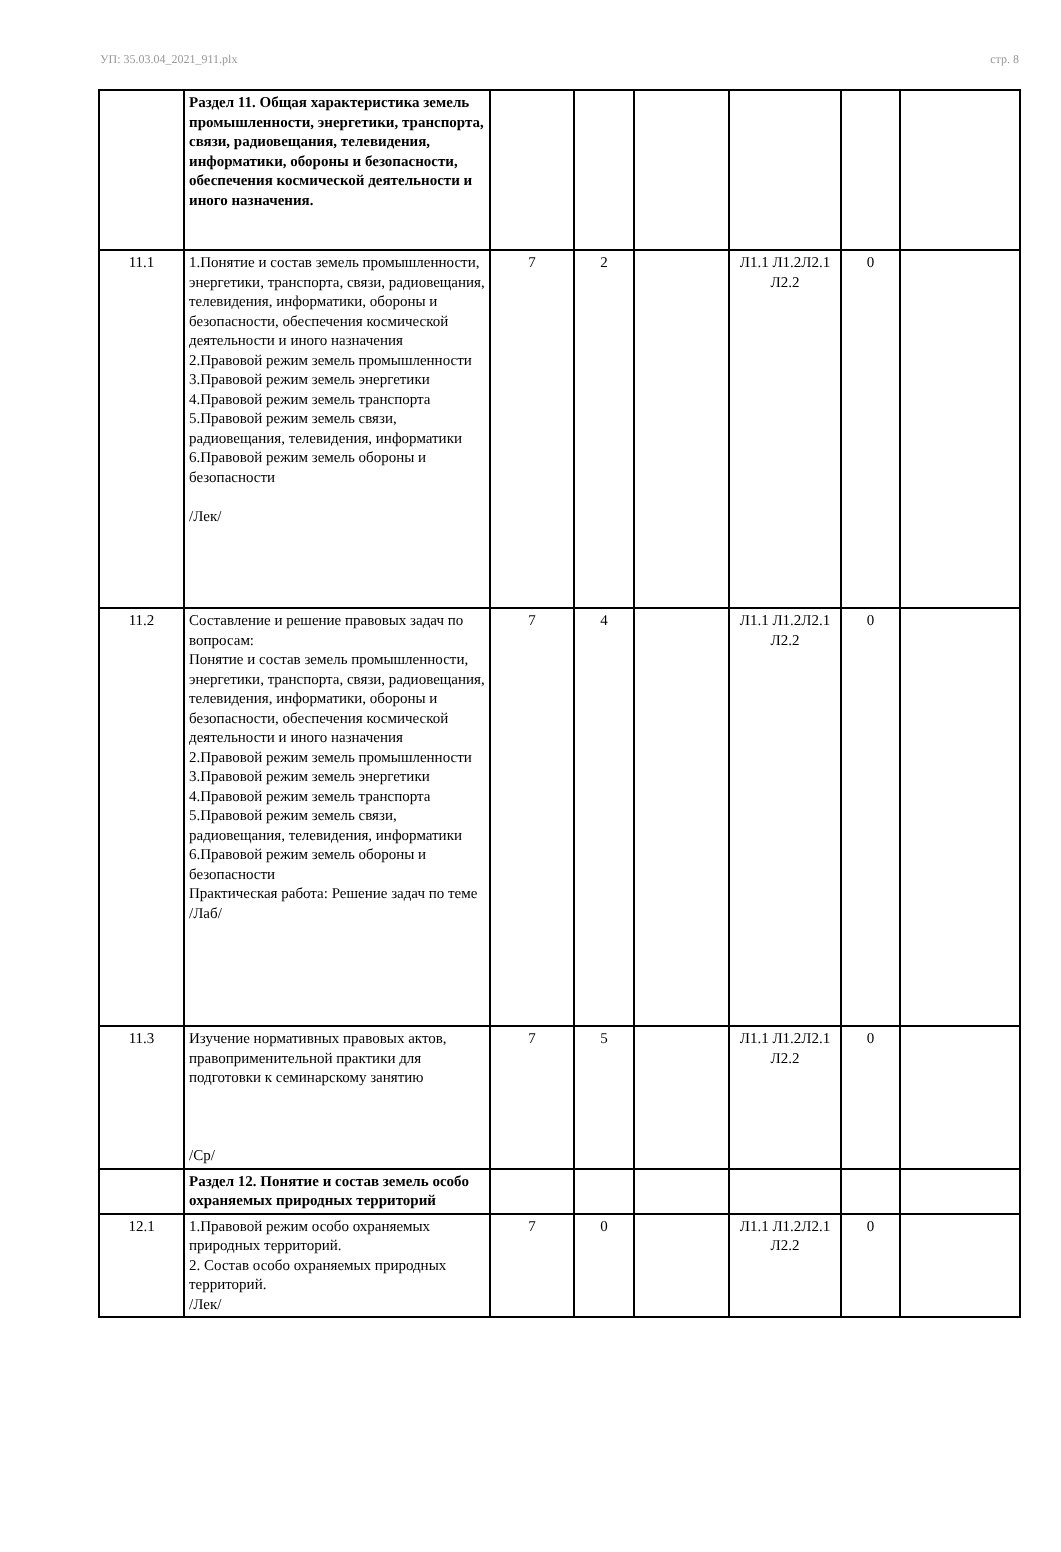УП: 35.03.04_2021_911.plx стр. 8
| | Раздел 11. Общая характеристика земель промышленности, энергетики, транспорта, связи, радиовещания, телевидения, информатики, обороны и безопасности, обеспечения космической деятельности и иного назначения. | | | | | | |
| 11.1 | 1.Понятие и состав земель промышленности, энергетики, транспорта, связи, радиовещания, телевидения, информатики, обороны и безопасности, обеспечения космической деятельности и иного назначения 2.Правовой режим земель промышленности 3.Правовой режим земель энергетики 4.Правовой режим земель транспорта 5.Правовой режим земель связи, радиовещания, телевидения, информатики 6.Правовой режим земель обороны и безопасности /Лек/ | 7 | 2 | | Л1.1 Л1.2Л2.1 Л2.2 | 0 | |
| 11.2 | Составление и решение правовых задач по вопросам: Понятие и состав земель промышленности, энергетики, транспорта, связи, радиовещания, телевидения, информатики, обороны и безопасности, обеспечения космической деятельности и иного назначения 2.Правовой режим земель промышленности 3.Правовой режим земель энергетики 4.Правовой режим земель транспорта 5.Правовой режим земель связи, радиовещания, телевидения, информатики 6.Правовой режим земель обороны и безопасности Практическая работа: Решение задач по теме /Лаб/ | 7 | 4 | | Л1.1 Л1.2Л2.1 Л2.2 | 0 | |
| 11.3 | Изучение нормативных правовых актов, правоприменительной практики для подготовки к семинарскому занятию /Ср/ | 7 | 5 | | Л1.1 Л1.2Л2.1 Л2.2 | 0 | |
| | Раздел 12. Понятие и состав земель особо охраняемых природных территорий | | | | | | |
| 12.1 | 1.Правовой режим особо охраняемых природных территорий. 2. Состав особо охраняемых природных территорий. /Лек/ | 7 | 0 | | Л1.1 Л1.2Л2.1 Л2.2 | 0 | |